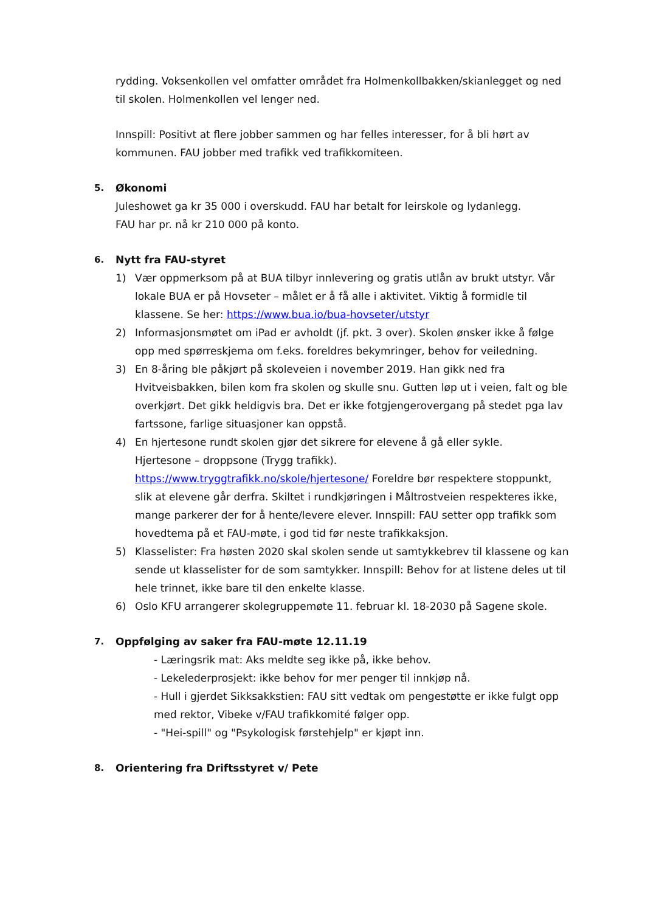rydding. Voksenkollen vel omfatter området fra Holmenkollbakken/skianlegget og ned til skolen. Holmenkollen vel lenger ned.
Innspill: Positivt at flere jobber sammen og har felles interesser, for å bli hørt av kommunen. FAU jobber med trafikk ved trafikkomiteen.
5. Økonomi
Juleshowet ga kr 35 000 i overskudd. FAU har betalt for leirskole og lydanlegg.
FAU har pr. nå kr 210 000 på konto.
6. Nytt fra FAU-styret
1) Vær oppmerksom på at BUA tilbyr innlevering og gratis utlån av brukt utstyr. Vår lokale BUA er på Hovseter – målet er å få alle i aktivitet. Viktig å formidle til klassene. Se her: https://www.bua.io/bua-hovseter/utstyr
2) Informasjonsmøtet om iPad er avholdt (jf. pkt. 3 over). Skolen ønsker ikke å følge opp med spørreskjema om f.eks. foreldres bekymringer, behov for veiledning.
3) En 8-åring ble påkjørt på skoleveien i november 2019. Han gikk ned fra Hvitveisbakken, bilen kom fra skolen og skulle snu. Gutten løp ut i veien, falt og ble overkjørt. Det gikk heldigvis bra. Det er ikke fotgjengerovergang på stedet pga lav fartssone, farlige situasjoner kan oppstå.
4) En hjertesone rundt skolen gjør det sikrere for elevene å gå eller sykle.
Hjertesone – droppsone (Trygg trafikk).
https://www.tryggtrafikk.no/skole/hjertesone/ Foreldre bør respektere stoppunkt, slik at elevene går derfra. Skiltet i rundkjøringen i Måltrostveien respekteres ikke, mange parkerer der for å hente/levere elever. Innspill: FAU setter opp trafikk som hovedtema på et FAU-møte, i god tid før neste trafikkaksjon.
5) Klasselister: Fra høsten 2020 skal skolen sende ut samtykkebrev til klassene og kan sende ut klasselister for de som samtykker. Innspill: Behov for at listene deles ut til hele trinnet, ikke bare til den enkelte klasse.
6) Oslo KFU arrangerer skolegruppemøte 11. februar kl. 18-2030 på Sagene skole.
7. Oppfølging av saker fra FAU-møte 12.11.19
- Læringsrik mat: Aks meldte seg ikke på, ikke behov.
- Lekelederprosjekt: ikke behov for mer penger til innkjøp nå.
- Hull i gjerdet Sikksakkstien: FAU sitt vedtak om pengestøtte er ikke fulgt opp med rektor, Vibeke v/FAU trafikkomité følger opp.
- "Hei-spill" og "Psykologisk førstehjelp" er kjøpt inn.
8. Orientering fra Driftsstyret v/ Pete